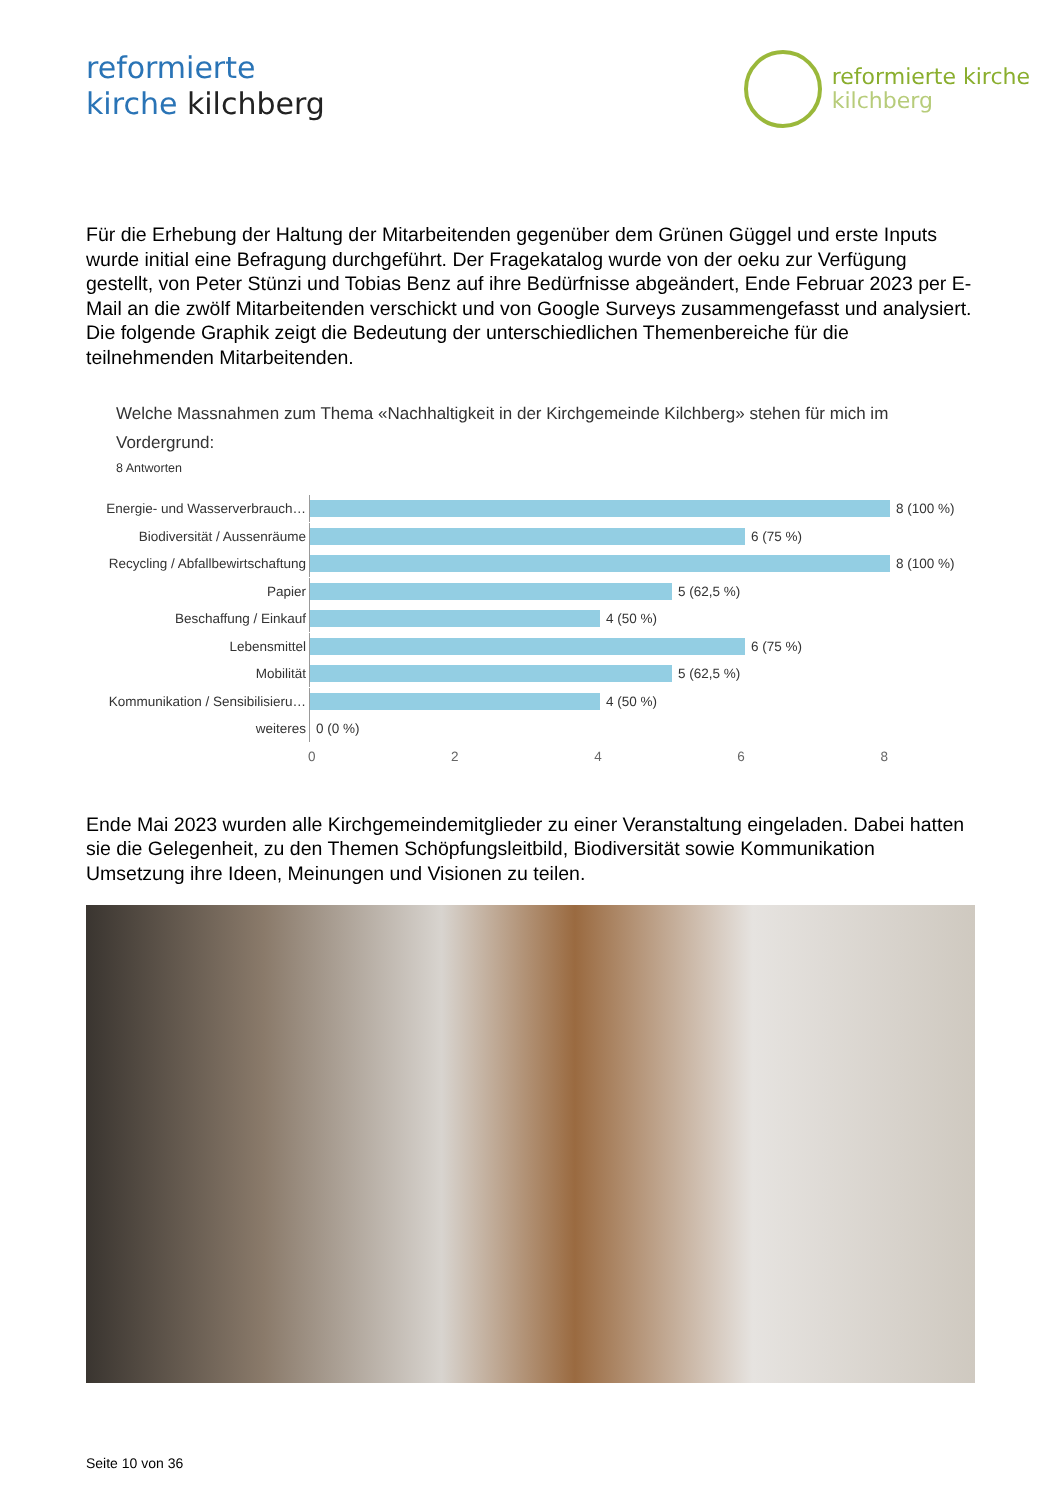reformierte
kirche kilchberg
reformierte kirche
kilchberg
Für die Erhebung der Haltung der Mitarbeitenden gegenüber dem Grünen Güggel und erste Inputs wurde initial eine Befragung durchgeführt. Der Fragekatalog wurde von der oeku zur Verfügung gestellt, von Peter Stünzi und Tobias Benz auf ihre Bedürfnisse abgeändert, Ende Februar 2023 per E-Mail an die zwölf Mitarbeitenden verschickt und von Google Surveys zusammengefasst und analysiert. Die folgende Graphik zeigt die Bedeutung der unterschiedlichen Themenbereiche für die teilnehmenden Mitarbeitenden.
Welche Massnahmen zum Thema «Nachhaltigkeit in der Kirchgemeinde Kilchberg» stehen für mich im Vordergrund:
8 Antworten
Energie- und Wasserverbrauch…
8 (100 %)
Biodiversität / Aussenräume
6 (75 %)
Recycling / Abfallbewirtschaftung
8 (100 %)
Papier
5 (62,5 %)
Beschaffung / Einkauf
4 (50 %)
Lebensmittel
6 (75 %)
Mobilität
5 (62,5 %)
Kommunikation / Sensibilisieru…
4 (50 %)
weiteres
0 (0 %)
0 2 4 6 8
Ende Mai 2023 wurden alle Kirchgemeindemitglieder zu einer Veranstaltung eingeladen. Dabei hatten sie die Gelegenheit, zu den Themen Schöpfungsleitbild, Biodiversität sowie Kommunikation Umsetzung ihre Ideen, Meinungen und Visionen zu teilen.
Seite 10 von 36